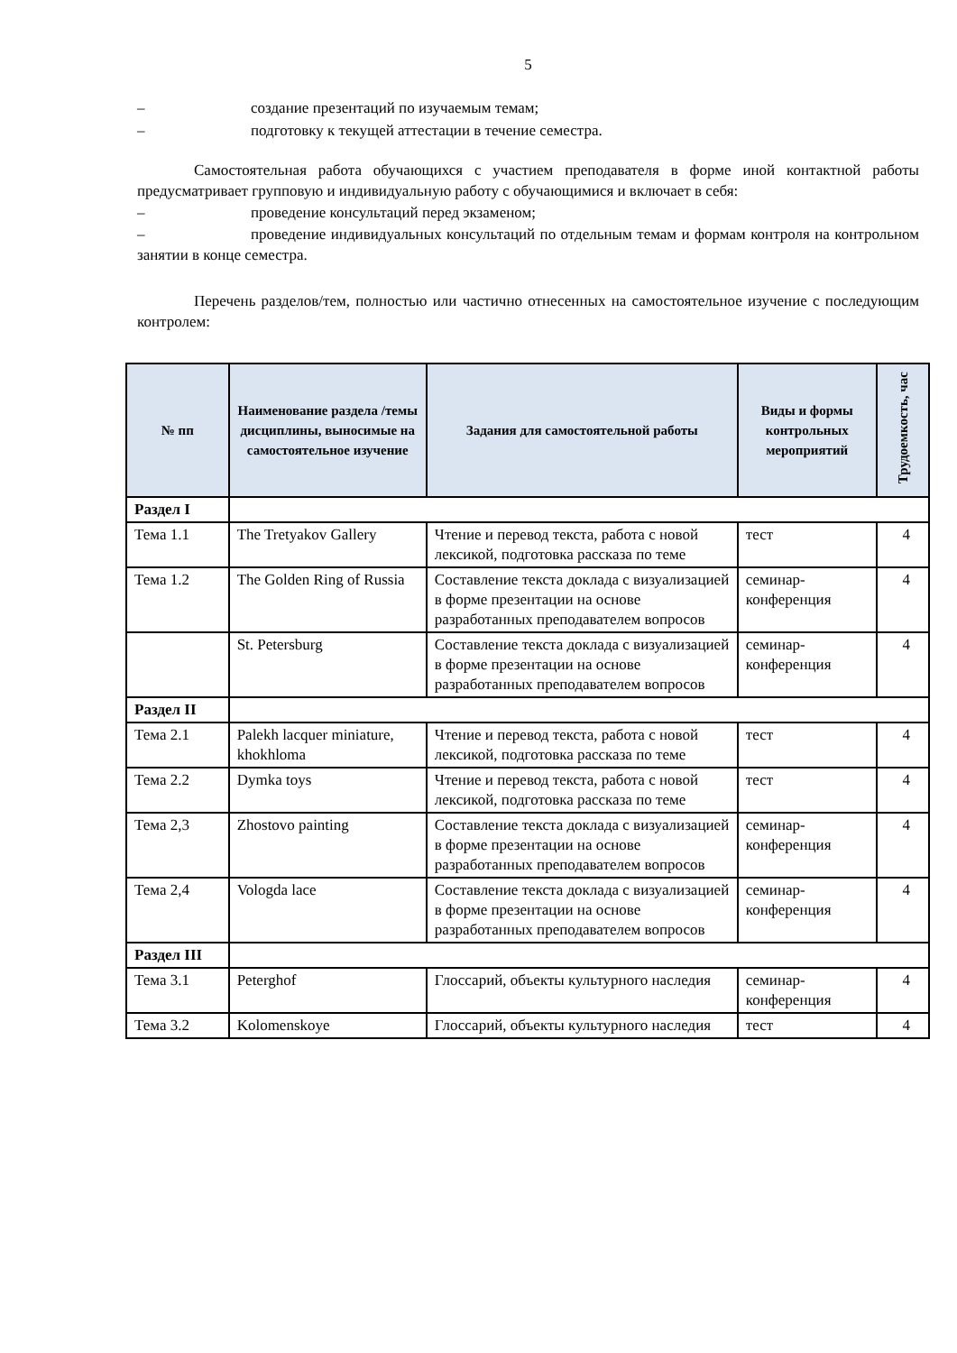5
– создание презентаций по изучаемым темам;
– подготовку к текущей аттестации в течение семестра.
Самостоятельная работа обучающихся с участием преподавателя в форме иной контактной работы предусматривает групповую и индивидуальную работу с обучающимися и включает в себя:
– проведение консультаций перед экзаменом;
– проведение индивидуальных консультаций по отдельным темам и формам контроля на контрольном занятии в конце семестра.
Перечень разделов/тем, полностью или частично отнесенных на самостоятельное изучение с последующим контролем:
| № пп | Наименование раздела /темы дисциплины, выносимые на самостоятельное изучение | Задания для самостоятельной работы | Виды и формы контрольных мероприятий | Трудоемкость, час |
| --- | --- | --- | --- | --- |
| Раздел I | | | | |
| Тема 1.1 | The Tretyakov Gallery | Чтение и перевод текста, работа с новой лексикой, подготовка рассказа по теме | тест | 4 |
| Тема 1.2 | The Golden Ring of Russia | Составление текста доклада с визуализацией в форме презентации на основе разработанных преподавателем вопросов | семинар-конференция | 4 |
| | St. Petersburg | Составление текста доклада с визуализацией в форме презентации на основе разработанных преподавателем вопросов | семинар-конференция | 4 |
| Раздел II | | | | |
| Тема 2.1 | Palekh lacquer miniature, khokhloma | Чтение и перевод текста, работа с новой лексикой, подготовка рассказа по теме | тест | 4 |
| Тема 2.2 | Dymka toys | Чтение и перевод текста, работа с новой лексикой, подготовка рассказа по теме | тест | 4 |
| Тема 2,3 | Zhostovo painting | Составление текста доклада с визуализацией в форме презентации на основе разработанных преподавателем вопросов | семинар-конференция | 4 |
| Тема 2,4 | Vologda lace | Составление текста доклада с визуализацией в форме презентации на основе разработанных преподавателем вопросов | семинар-конференция | 4 |
| Раздел III | | | | |
| Тема 3.1 | Peterghof | Глоссарий, объекты культурного наследия | семинар-конференция | 4 |
| Тема 3.2 | Kolomenskoye | Глоссарий, объекты культурного наследия | тест | 4 |